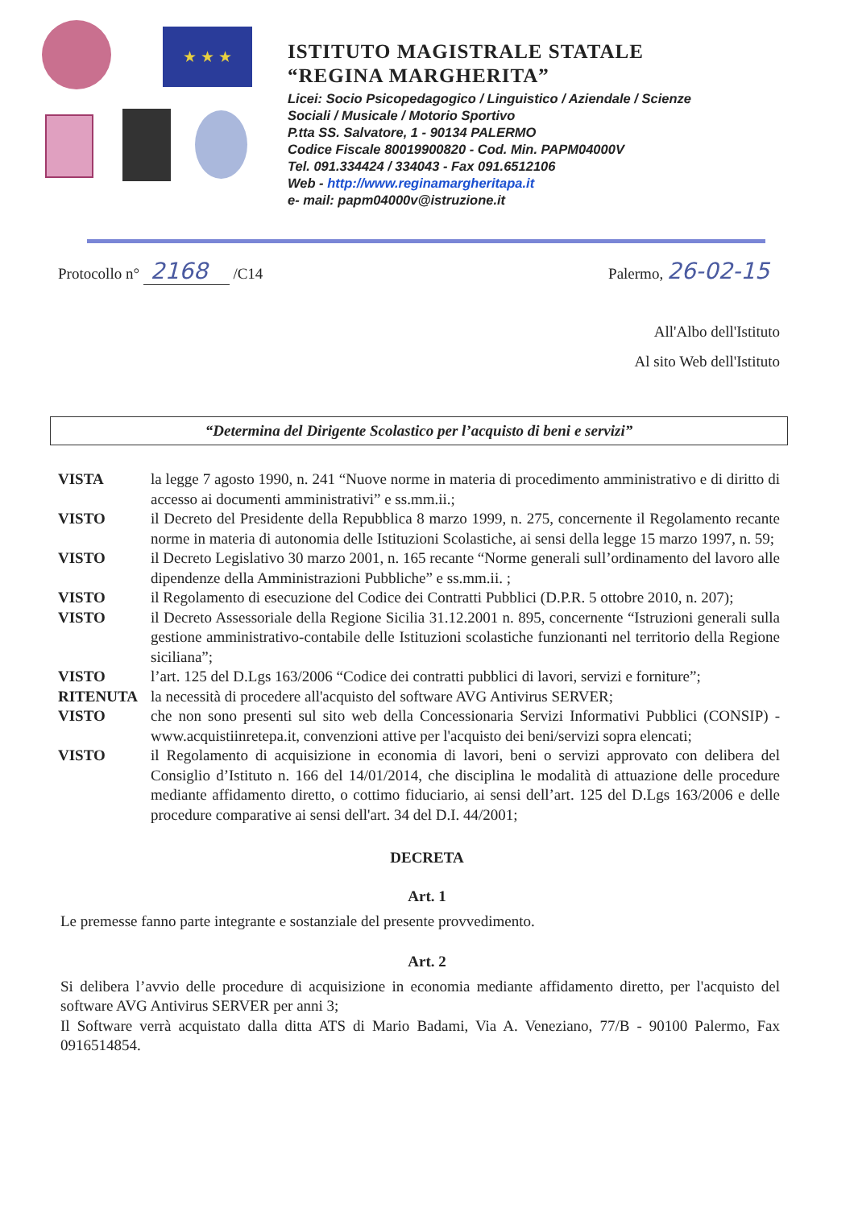★ ★ ★
ISTITUTO MAGISTRALE STATALE
“REGINA MARGHERITA”
Licei: Socio Psicopedagogico / Linguistico / Aziendale / Scienze
Sociali / Musicale / Motorio Sportivo
P.tta SS. Salvatore, 1 - 90134 PALERMO
Codice Fiscale 80019900820 - Cod. Min. PAPM04000V
Tel. 091.334424 / 334043 - Fax 091.6512106
Web - http://www.reginamargheritapa.it
e- mail: papm04000v@istruzione.it
Protocollo n° 2168 /C14 Palermo, 26-02-15
All'Albo dell'Istituto
Al sito Web dell'Istituto
“Determina del Dirigente Scolastico per l’acquisto di beni e servizi”
VISTA la legge 7 agosto 1990, n. 241 “Nuove norme in materia di procedimento amministrativo e di diritto di accesso ai documenti amministrativi” e ss.mm.ii.;
VISTO il Decreto del Presidente della Repubblica 8 marzo 1999, n. 275, concernente il Regolamento recante norme in materia di autonomia delle Istituzioni Scolastiche, ai sensi della legge 15 marzo 1997, n. 59;
VISTO il Decreto Legislativo 30 marzo 2001, n. 165 recante “Norme generali sull’ordinamento del lavoro alle dipendenze della Amministrazioni Pubbliche” e ss.mm.ii. ;
VISTO il Regolamento di esecuzione del Codice dei Contratti Pubblici (D.P.R. 5 ottobre 2010, n. 207);
VISTO il Decreto Assessoriale della Regione Sicilia 31.12.2001 n. 895, concernente “Istruzioni generali sulla gestione amministrativo-contabile delle Istituzioni scolastiche funzionanti nel territorio della Regione siciliana”;
VISTO l’art. 125 del D.Lgs 163/2006 “Codice dei contratti pubblici di lavori, servizi e forniture”;
RITENUTA la necessità di procedere all'acquisto del software AVG Antivirus SERVER;
VISTO che non sono presenti sul sito web della Concessionaria Servizi Informativi Pubblici (CONSIP) - www.acquistiinretepa.it, convenzioni attive per l'acquisto dei beni/servizi sopra elencati;
VISTO il Regolamento di acquisizione in economia di lavori, beni o servizi approvato con delibera del Consiglio d’Istituto n. 166 del 14/01/2014, che disciplina le modalità di attuazione delle procedure mediante affidamento diretto, o cottimo fiduciario, ai sensi dell’art. 125 del D.Lgs 163/2006 e delle procedure comparative ai sensi dell'art. 34 del D.I. 44/2001;
DECRETA
Art. 1
Le premesse fanno parte integrante e sostanziale del presente provvedimento.
Art. 2
Si delibera l’avvio delle procedure di acquisizione in economia mediante affidamento diretto, per l'acquisto del software AVG Antivirus SERVER per anni 3;
Il Software verrà acquistato dalla ditta ATS di Mario Badami, Via A. Veneziano, 77/B - 90100 Palermo, Fax 0916514854.